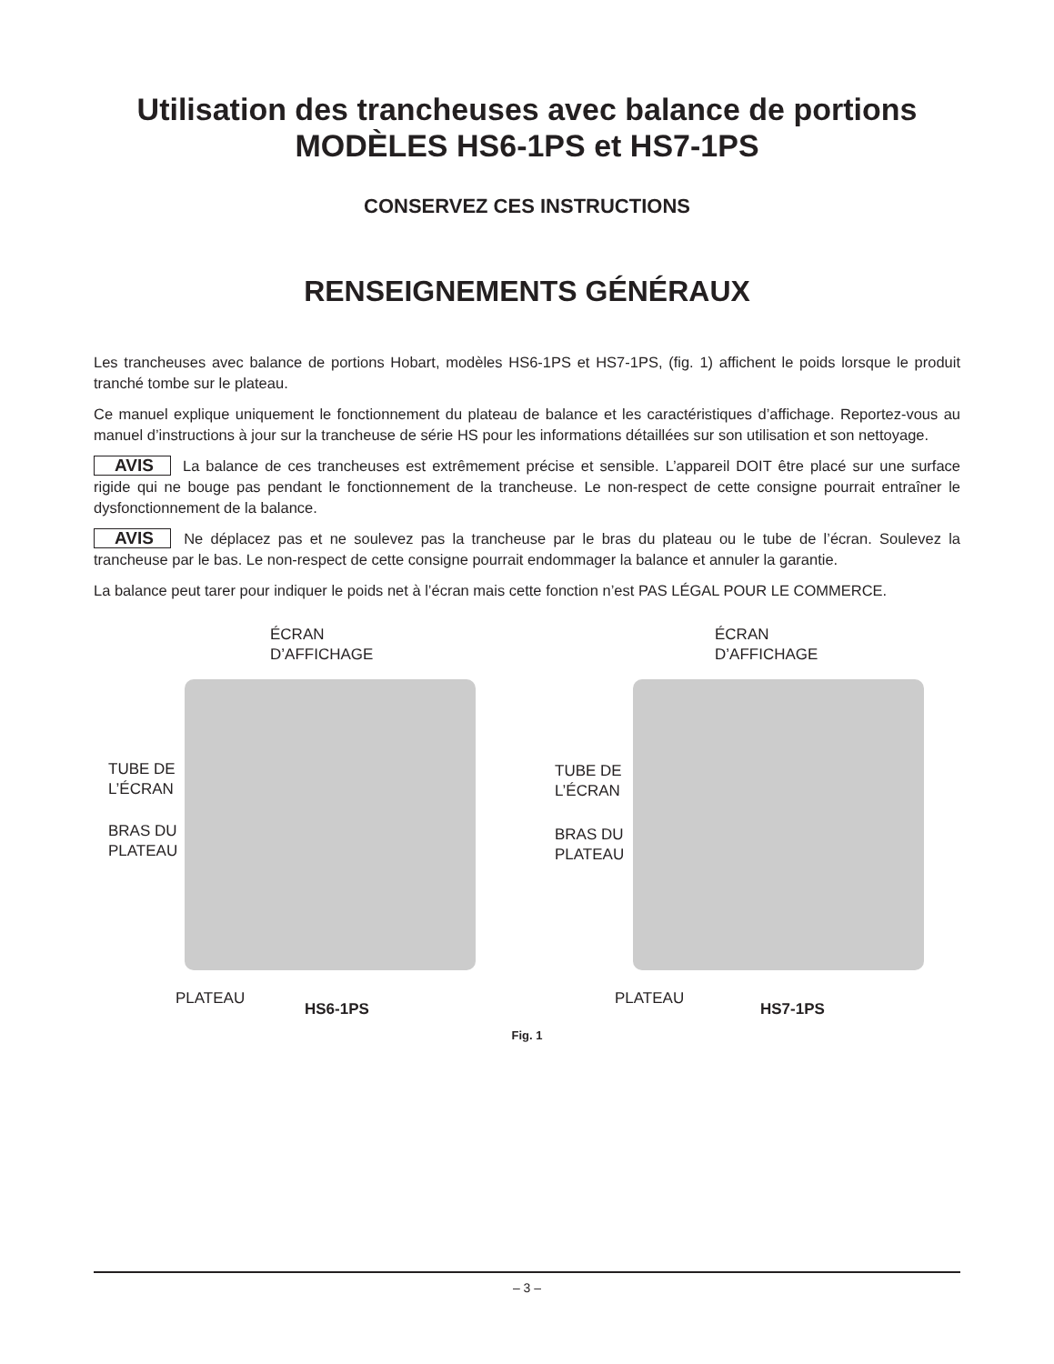Utilisation des trancheuses avec balance de portions
MODÈLES HS6-1PS et HS7-1PS
CONSERVEZ CES INSTRUCTIONS
RENSEIGNEMENTS GÉNÉRAUX
Les trancheuses avec balance de portions Hobart, modèles HS6-1PS et HS7-1PS, (fig. 1) affichent le poids lorsque le produit tranché tombe sur le plateau.
Ce manuel explique uniquement le fonctionnement du plateau de balance et les caractéristiques d’affichage. Reportez-vous au manuel d’instructions à jour sur la trancheuse de série HS pour les informations détaillées sur son utilisation et son nettoyage.
AVIS La balance de ces trancheuses est extrêmement précise et sensible. L’appareil DOIT être placé sur une surface rigide qui ne bouge pas pendant le fonctionnement de la trancheuse. Le non-respect de cette consigne pourrait entraîner le dysfonctionnement de la balance.
AVIS Ne déplacez pas et ne soulevez pas la trancheuse par le bras du plateau ou le tube de l’écran. Soulevez la trancheuse par le bas. Le non-respect de cette consigne pourrait endommager la balance et annuler la garantie.
La balance peut tarer pour indiquer le poids net à l’écran mais cette fonction n’est PAS LÉGAL POUR LE COMMERCE.
ÉCRAN
D’AFFICHAGE
TUBE DE
L’ÉCRAN
BRAS DU
PLATEAU
PLATEAU
HS6-1PS
ÉCRAN
D’AFFICHAGE
TUBE DE
L’ÉCRAN
BRAS DU
PLATEAU
PLATEAU
HS7-1PS
Fig. 1
– 3 –